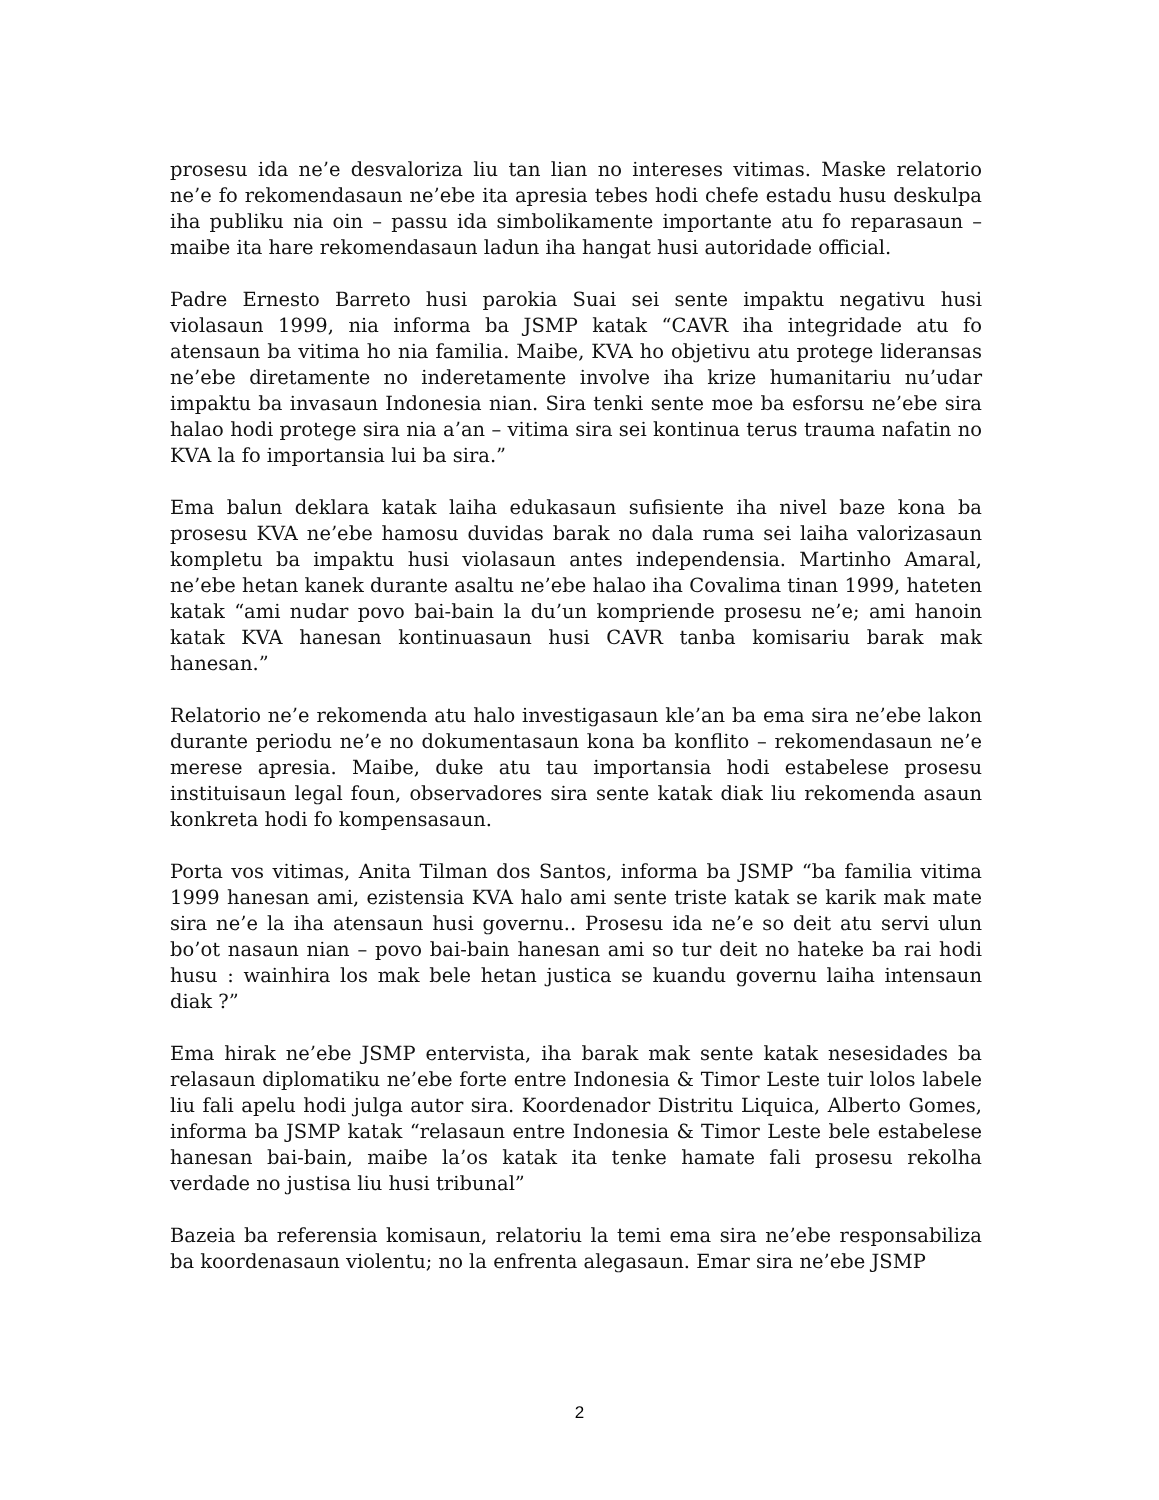prosesu ida ne’e desvaloriza liu tan lian no intereses vitimas. Maske relatorio ne’e fo rekomendasaun ne’ebe ita apresia tebes hodi chefe estadu husu deskulpa iha publiku nia oin – passu ida simbolikamente importante atu fo reparasaun – maibe ita hare rekomendasaun ladun iha hangat husi autoridade official.
Padre Ernesto Barreto husi parokia Suai sei sente impaktu negativu husi violasaun 1999, nia informa ba JSMP katak “CAVR iha integridade atu fo atensaun ba vitima ho nia familia. Maibe, KVA ho objetivu atu protege lideransas ne’ebe diretamente no inderetamente involve iha krize humanitariu nu’udar impaktu ba invasaun Indonesia nian. Sira tenki sente moe ba esforsu ne’ebe sira halao hodi protege sira nia a’an – vitima sira sei kontinua terus trauma nafatin no KVA la fo importansia lui ba sira.”
Ema balun deklara katak laiha edukasaun sufisiente iha nivel baze kona ba prosesu KVA ne’ebe hamosu duvidas barak no dala ruma sei laiha valorizasaun kompletu ba impaktu husi violasaun antes independensia. Martinho Amaral, ne’ebe hetan kanek durante asaltu ne’ebe halao iha Covalima tinan 1999, hateten katak “ami nudar povo bai-bain la du’un kompriende prosesu ne’e; ami hanoin katak KVA hanesan kontinuasaun husi CAVR tanba komisariu barak mak hanesan.”
Relatorio ne’e rekomenda atu halo investigasaun kle’an ba ema sira ne’ebe lakon durante periodu ne’e no dokumentasaun kona ba konflito – rekomendasaun ne’e merese apresia. Maibe, duke atu tau importansia hodi estabelese prosesu instituisaun legal foun, observadores sira sente katak diak liu rekomenda asaun konkreta hodi fo kompensasaun.
Porta vos vitimas, Anita Tilman dos Santos, informa ba JSMP “ba familia vitima 1999 hanesan ami, ezistensia KVA halo ami sente triste katak se karik mak mate sira ne’e la iha atensaun husi governu.. Prosesu ida ne’e so deit atu servi ulun bo’ot nasaun nian – povo bai-bain hanesan ami so tur deit no hateke ba rai hodi husu : wainhira los mak bele hetan justica se kuandu governu laiha intensaun diak ?”
Ema hirak ne’ebe JSMP entervista, iha barak mak sente katak nesesidades ba relasaun diplomatiku ne’ebe forte entre Indonesia & Timor Leste tuir lolos labele liu fali apelu hodi julga autor sira. Koordenador Distritu Liquica, Alberto Gomes, informa ba JSMP katak “relasaun entre Indonesia & Timor Leste bele estabelese hanesan bai-bain, maibe la’os katak ita tenke hamate fali prosesu rekolha verdade no justisa liu husi tribunal”
Bazeia ba referensia komisaun, relatoriu la temi ema sira ne’ebe responsabiliza ba koordenasaun violentu; no la enfrenta alegasaun. Emar sira ne’ebe JSMP
2